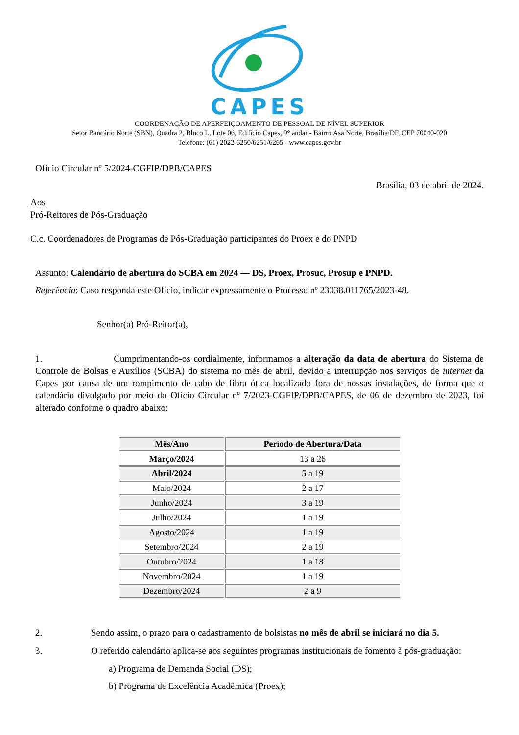CAPES
COORDENAÇÃO DE APERFEIÇOAMENTO DE PESSOAL DE NÍVEL SUPERIOR
Setor Bancário Norte (SBN), Quadra 2, Bloco L, Lote 06, Edifício Capes, 9° andar - Bairro Asa Norte, Brasília/DF, CEP 70040-020
Telefone: (61) 2022-6250/6251/6265 - www.capes.gov.br
Ofício Circular nº 5/2024-CGFIP/DPB/CAPES
Brasília, 03 de abril de 2024.
Aos
Pró-Reitores de Pós-Graduação
C.c. Coordenadores de Programas de Pós-Graduação participantes do Proex e do PNPD
Assunto: Calendário de abertura do SCBA em 2024 — DS, Proex, Prosuc, Prosup e PNPD.
Referência: Caso responda este Ofício, indicar expressamente o Processo nº 23038.011765/2023-48.
Senhor(a) Pró-Reitor(a),
1. Cumprimentando-os cordialmente, informamos a alteração da data de abertura do Sistema de Controle de Bolsas e Auxílios (SCBA) do sistema no mês de abril, devido a interrupção nos serviços de internet da Capes por causa de um rompimento de cabo de fibra ótica localizado fora de nossas instalações, de forma que o calendário divulgado por meio do Ofício Circular nº 7/2023-CGFIP/DPB/CAPES, de 06 de dezembro de 2023, foi alterado conforme o quadro abaixo:
| Mês/Ano | Período de Abertura/Data |
| --- | --- |
| Março/2024 | 13 a 26 |
| Abril/2024 | 5 a 19 |
| Maio/2024 | 2 a 17 |
| Junho/2024 | 3 a 19 |
| Julho/2024 | 1 a 19 |
| Agosto/2024 | 1 a 19 |
| Setembro/2024 | 2 a 19 |
| Outubro/2024 | 1 a 18 |
| Novembro/2024 | 1 a 19 |
| Dezembro/2024 | 2 a 9 |
2. Sendo assim, o prazo para o cadastramento de bolsistas no mês de abril se iniciará no dia 5.
3. O referido calendário aplica-se aos seguintes programas institucionais de fomento à pós-graduação:
a) Programa de Demanda Social (DS);
b) Programa de Excelência Acadêmica (Proex);